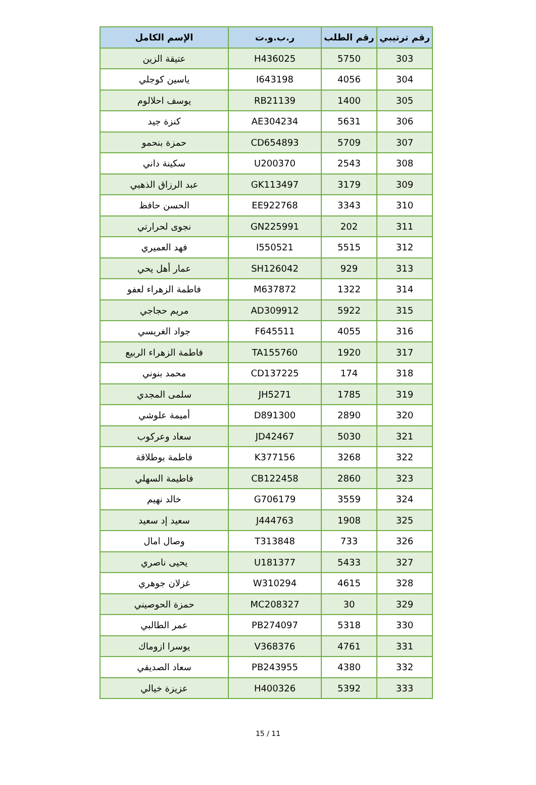| رقم ترتيبي | رقم الطلب | ر.ب.و.ت | الإسم الكامل |
| --- | --- | --- | --- |
| 303 | 5750 | H436025 | عتيقة الزين |
| 304 | 4056 | I643198 | ياسين كوجلي |
| 305 | 1400 | RB21139 | يوسف احلالوم |
| 306 | 5631 | AE304234 | كنزة جيد |
| 307 | 5709 | CD654893 | حمزة بنحمو |
| 308 | 2543 | U200370 | سكينة داني |
| 309 | 3179 | GK113497 | عبد الرزاق الذهبي |
| 310 | 3343 | EE922768 | الحسن حافظ |
| 311 | 202 | GN225991 | نجوى لحرارتي |
| 312 | 5515 | I550521 | فهد العميري |
| 313 | 929 | SH126042 | عمار أهل يحي |
| 314 | 1322 | M637872 | فاطمة الزهراء لعفو |
| 315 | 5922 | AD309912 | مريم حجاجي |
| 316 | 4055 | F645511 | جواد الغريسي |
| 317 | 1920 | TA155760 | فاطمة الزهراء الربيع |
| 318 | 174 | CD137225 | محمد بنوني |
| 319 | 1785 | JH5271 | سلمى المجدي |
| 320 | 2890 | D891300 | أميمة علوشي |
| 321 | 5030 | JD42467 | سعاد وعركوب |
| 322 | 3268 | K377156 | فاطمة بوطلاقة |
| 323 | 2860 | CB122458 | فاطيمة السهلي |
| 324 | 3559 | G706179 | خالد نهيم |
| 325 | 1908 | J444763 | سعيد إد سعيد |
| 326 | 733 | T313848 | وصال امال |
| 327 | 5433 | U181377 | يحيى ناصري |
| 328 | 4615 | W310294 | غزلان جوهري |
| 329 | 30 | MC208327 | حمزة الحوصيني |
| 330 | 5318 | PB274097 | عمر الطالبي |
| 331 | 4761 | V368376 | يوسرا ازوماك |
| 332 | 4380 | PB243955 | سعاد الصديقي |
| 333 | 5392 | H400326 | عزيزة خيالي |
15 / 11